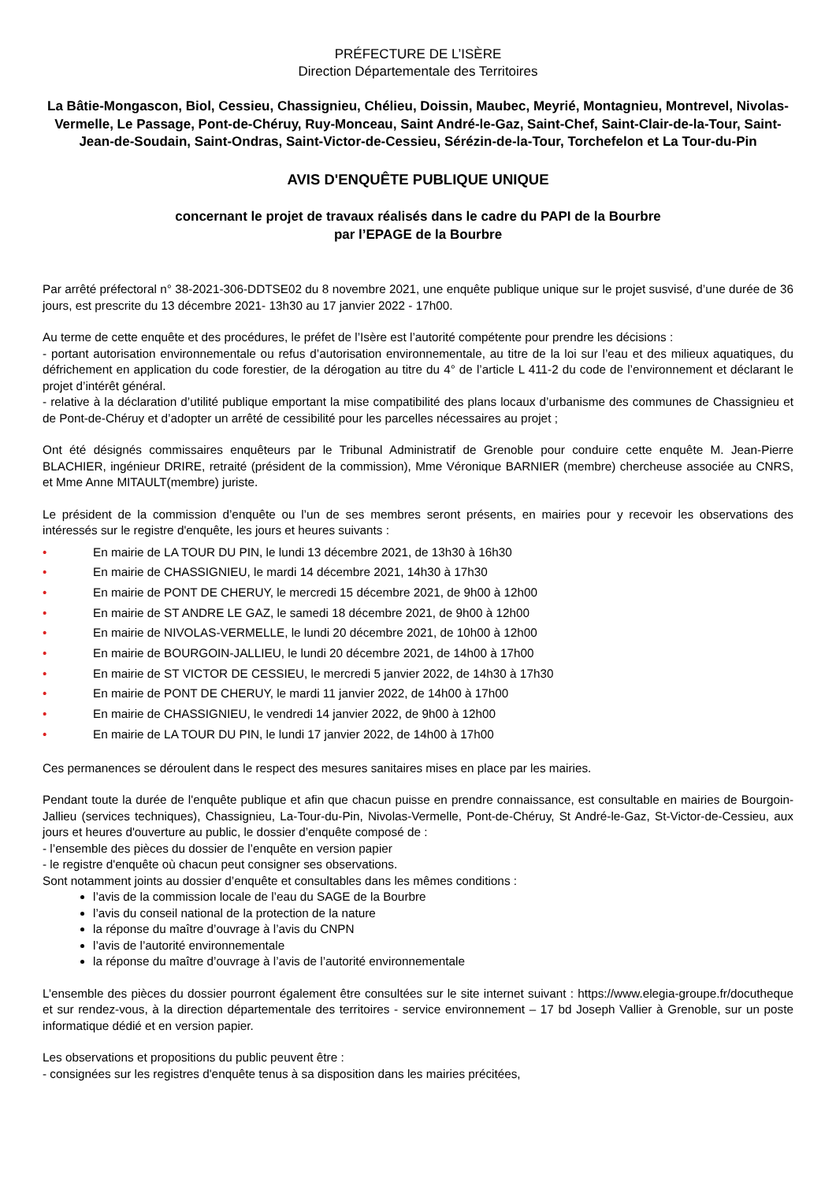PRÉFECTURE DE L’ISÈRE
Direction Départementale des Territoires
La Bâtie-Mongascon, Biol, Cessieu, Chassignieu, Chélieu, Doissin, Maubec, Meyrié, Montagnieu, Montrevel, Nivolas-Vermelle, Le Passage, Pont-de-Chéruy, Ruy-Monceau, Saint André-le-Gaz, Saint-Chef, Saint-Clair-de-la-Tour, Saint-Jean-de-Soudain, Saint-Ondras, Saint-Victor-de-Cessieu, Sérézin-de-la-Tour, Torchefelon et La Tour-du-Pin
AVIS D'ENQUÊTE PUBLIQUE UNIQUE
concernant le projet de travaux réalisés dans le cadre du PAPI de la Bourbre
par l’EPAGE de la Bourbre
Par arrêté préfectoral n° 38-2021-306-DDTSE02 du 8 novembre 2021, une enquête publique unique sur le projet susvisé, d’une durée de 36 jours, est prescrite du 13 décembre 2021- 13h30 au 17 janvier 2022 - 17h00.
Au terme de cette enquête et des procédures, le préfet de l’Isère est l’autorité compétente pour prendre les décisions :
- portant autorisation environnementale ou refus d’autorisation environnementale, au titre de la loi sur l’eau et des milieux aquatiques, du défrichement en application du code forestier, de la dérogation au titre du 4° de l’article L 411-2 du code de l’environnement et déclarant le projet d’intérêt général.
- relative à la déclaration d’utilité publique emportant la mise compatibilité des plans locaux d’urbanisme des communes de Chassignieu et de Pont-de-Chéruy et d’adopter un arrêté de cessibilité pour les parcelles nécessaires au projet ;
Ont été désignés commissaires enquêteurs par le Tribunal Administratif de Grenoble pour conduire cette enquête M. Jean-Pierre BLACHIER, ingénieur DRIRE, retraité (président de la commission), Mme Véronique BARNIER (membre) chercheuse associée au CNRS, et Mme Anne MITAULT(membre) juriste.
Le président de la commission d’enquête ou l’un de ses membres seront présents, en mairies pour y recevoir les observations des intéressés sur le registre d'enquête, les jours et heures suivants :
• En mairie de LA TOUR DU PIN, le lundi 13 décembre 2021, de 13h30 à 16h30
• En mairie de CHASSIGNIEU, le mardi 14 décembre 2021, 14h30 à 17h30
• En mairie de PONT DE CHERUY, le mercredi 15 décembre 2021, de 9h00 à 12h00
• En mairie de ST ANDRE LE GAZ, le samedi 18 décembre 2021, de 9h00 à 12h00
• En mairie de NIVOLAS-VERMELLE, le lundi 20 décembre 2021, de 10h00 à 12h00
• En mairie de BOURGOIN-JALLIEU, le lundi 20 décembre 2021, de 14h00 à 17h00
• En mairie de ST VICTOR DE CESSIEU, le mercredi 5 janvier 2022, de 14h30 à 17h30
• En mairie de PONT DE CHERUY, le mardi 11 janvier 2022, de 14h00 à 17h00
• En mairie de CHASSIGNIEU, le vendredi 14 janvier 2022, de 9h00 à 12h00
• En mairie de LA TOUR DU PIN, le lundi 17 janvier 2022, de 14h00 à 17h00
Ces permanences se déroulent dans le respect des mesures sanitaires mises en place par les mairies.
Pendant toute la durée de l'enquête publique et afin que chacun puisse en prendre connaissance, est consultable en mairies de Bourgoin-Jallieu (services techniques), Chassignieu, La-Tour-du-Pin, Nivolas-Vermelle, Pont-de-Chéruy, St André-le-Gaz, St-Victor-de-Cessieu, aux jours et heures d'ouverture au public, le dossier d’enquête composé de :
- l’ensemble des pièces du dossier de l’enquête en version papier
- le registre d'enquête où chacun peut consigner ses observations.
Sont notamment joints au dossier d’enquête et consultables dans les mêmes conditions :
l’avis de la commission locale de l’eau du SAGE de la Bourbre
l’avis du conseil national de la protection de la nature
la réponse du maître d’ouvrage à l’avis du CNPN
l’avis de l’autorité environnementale
la réponse du maître d’ouvrage à l’avis de l’autorité environnementale
L’ensemble des pièces du dossier pourront également être consultées sur le site internet suivant : https://www.elegia-groupe.fr/docutheque et sur rendez-vous, à la direction départementale des territoires - service environnement – 17 bd Joseph Vallier à Grenoble, sur un poste informatique dédié et en version papier.
Les observations et propositions du public peuvent être :
- consignées sur les registres d'enquête tenus à sa disposition dans les mairies précitées,